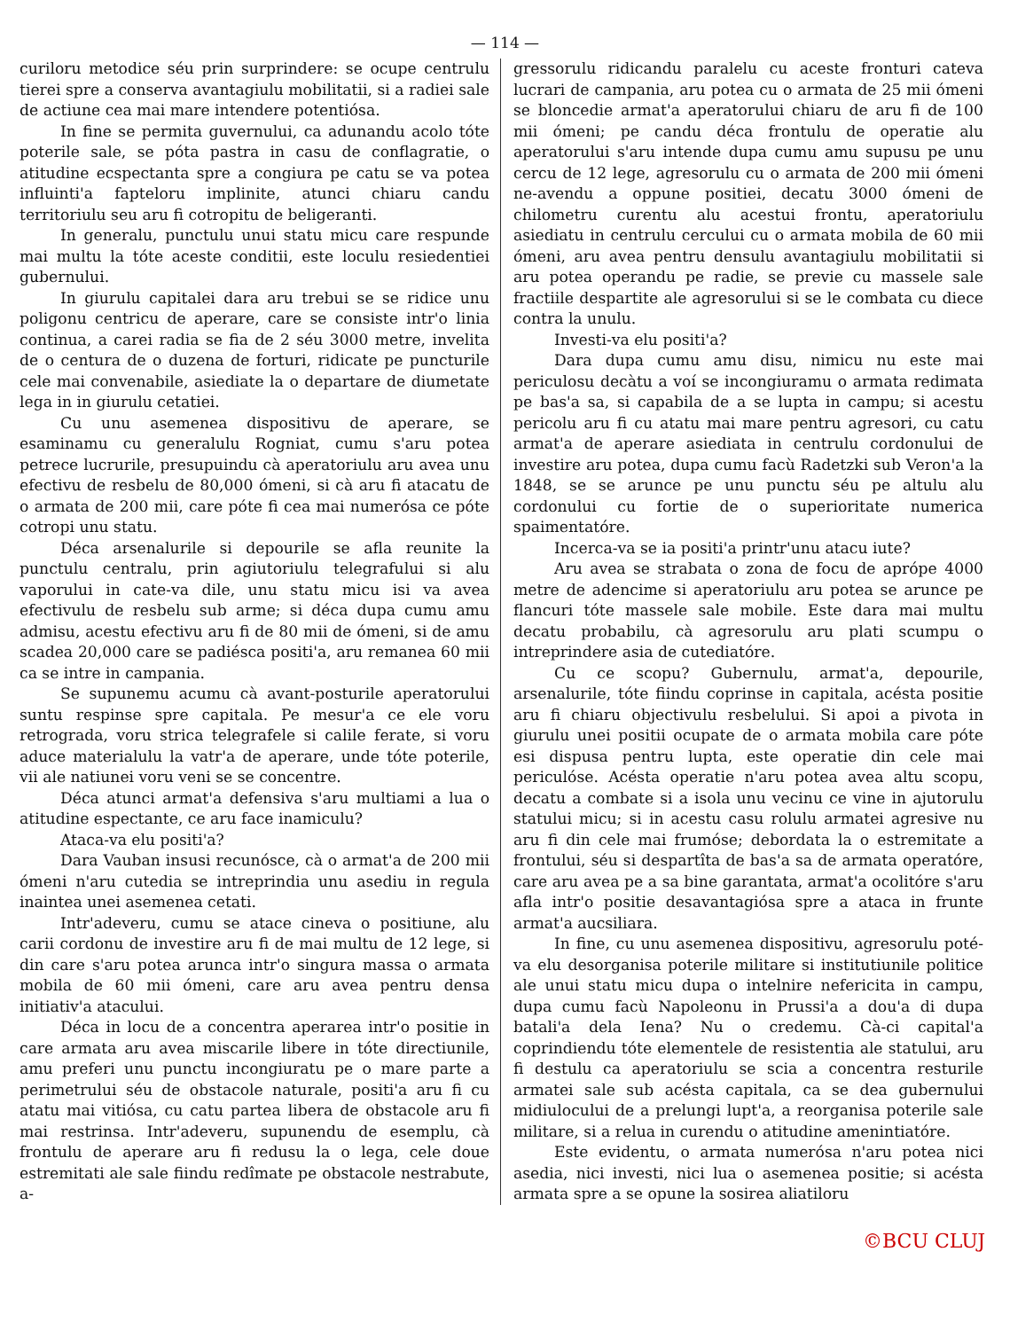— 114 —
curiloru metodice séu prin surprindere: se ocupe centrulu tierei spre a conserva avantagiulu mobilitatii, si a radiei sale de actiune cea mai mare intendere potentiósa.
In fine se permita guvernului, ca adunandu acolo tóte poterile sale, se póta pastra in casu de conflagratie, o atitudine ecspectanta spre a congiura pe catu se va potea influinti'a fapteloru implinite, atunci chiaru candu territoriulu seu aru fi cotropitu de beligeranti.
In generalu, punctulu unui statu micu care respunde mai multu la tóte aceste conditii, este loculu resiedentiei gubernului.
In giurulu capitalei dara aru trebui se se ridice unu poligonu centricu de aperare, care se consiste intr'o linia continua, a carei radia se fia de 2 séu 3000 metre, invelita de o centura de o duzena de forturi, ridicate pe puncturile cele mai convenabile, asiediate la o departare de diumetate lega in in giurulu cetatiei.
Cu unu asemenea dispositivu de aperare, se esaminamu cu generalulu Rogniat, cumu s'aru potea petrece lucrurile, presupuindu cà aperatoriulu aru avea unu efectivu de resbelu de 80,000 ómeni, si cà aru fi atacatu de o armata de 200 mii, care póte fi cea mai numerósa ce póte cotropi unu statu.
Déca arsenalurile si depourile se afla reunite la punctulu centralu, prin agiutoriulu telegrafului si alu vaporului in cate-va dile, unu statu micu isi va avea efectivulu de resbelu sub arme; si déca dupa cumu amu admisu, acestu efectivu aru fi de 80 mii de ómeni, si de amu scadea 20,000 care se padiésca positi'a, aru remanea 60 mii ca se intre in campania.
Se supunemu acumu cà avant-posturile aperatorului suntu respinse spre capitala. Pe mesur'a ce ele voru retrograda, voru strica telegrafele si calile ferate, si voru aduce materialulu la vatr'a de aperare, unde tóte poterile, vii ale natiunei voru veni se se concentre.
Déca atunci armat'a defensiva s'aru multiami a lua o atitudine espectante, ce aru face inamiculu?
Ataca-va elu positi'a?
Dara Vauban insusi recunósce, cà o armat'a de 200 mii ómeni n'aru cutedia se intreprindia unu asediu in regula inaintea unei asemenea cetati.
Intr'adeveru, cumu se atace cineva o positiune, alu carii cordonu de investire aru fi de mai multu de 12 lege, si din care s'aru potea arunca intr'o singura massa o armata mobila de 60 mii ómeni, care aru avea pentru densa initiativ'a atacului.
Déca in locu de a concentra aperarea intr'o positie in care armata aru avea miscarile libere in tóte directiunile, amu preferi unu punctu incongiuratu pe o mare parte a perimetrului séu de obstacole naturale, positi'a aru fi cu atatu mai vitiósa, cu catu partea libera de obstacole aru fi mai restrinsa. Intr'adeveru, supunendu de esemplu, cà frontulu de aperare aru fi redusu la o lega, cele doue estremitati ale sale fiindu redîmate pe obstacole nestrabute, a-
gressorulu ridicandu paralelu cu aceste fronturi cateva lucrari de campania, aru potea cu o armata de 25 mii ómeni se bloncedie armat'a aperatorului chiaru de aru fi de 100 mii ómeni; pe candu déca frontulu de operatie alu aperatorului s'aru intende dupa cumu amu supusu pe unu cercu de 12 lege, agresorulu cu o armata de 200 mii ómeni ne-avendu a oppune positiei, decatu 3000 ómeni de chilometru curentu alu acestui frontu, aperatoriulu asiediatu in centrulu cercului cu o armata mobila de 60 mii ómeni, aru avea pentru densulu avantagiulu mobilitatii si aru potea operandu pe radie, se previe cu massele sale fractiile despartite ale agresorului si se le combata cu diece contra la unulu.
Investi-va elu positi'a?
Dara dupa cumu amu disu, nimicu nu este mai periculosu decàtu a voí se incongiuramu o armata redimata pe bas'a sa, si capabila de a se lupta in campu; si acestu pericolu aru fi cu atatu mai mare pentru agresori, cu catu armat'a de aperare asiediata in centrulu cordonului de investire aru potea, dupa cumu facù Radetzki sub Veron'a la 1848, se se arunce pe unu punctu séu pe altulu alu cordonului cu fortie de o superioritate numerica spaimentatóre.
Incerca-va se ia positi'a printr'unu atacu iute?
Aru avea se strabata o zona de focu de aprópe 4000 metre de adencime si aperatoriulu aru potea se arunce pe flancuri tóte massele sale mobile. Este dara mai multu decatu probabilu, cà agresorulu aru plati scumpu o intreprindere asia de cutediatóre.
Cu ce scopu? Gubernulu, armat'a, depourile, arsenalurile, tóte fiindu coprinse in capitala, acésta positie aru fi chiaru objectivulu resbelului. Si apoi a pivota in giurulu unei positii ocupate de o armata mobila care póte esi dispusa pentru lupta, este operatie din cele mai periculóse. Acésta operatie n'aru potea avea altu scopu, decatu a combate si a isola unu vecinu ce vine in ajutorulu statului micu; si in acestu casu rolulu armatei agresive nu aru fi din cele mai frumóse; debordata la o estremitate a frontului, séu si despartîta de bas'a sa de armata operatóre, care aru avea pe a sa bine garantata, armat'a ocolitóre s'aru afla intr'o positie desavantagiósa spre a ataca in frunte armat'a aucsiliara.
In fine, cu unu asemenea dispositivu, agresorulu poté-va elu desorganisa poterile militare si institutiunile politice ale unui statu micu dupa o intelnire nefericita in campu, dupa cumu facù Napoleonu in Prussi'a a dou'a di dupa batali'a dela Iena? Nu o credemu. Cà-ci capital'a coprindiendu tóte elementele de resistentia ale statului, aru fi destulu ca aperatoriulu se scia a concentra resturile armatei sale sub acésta capitala, ca se dea gubernului midiulocului de a prelungi lupt'a, a reorganisa poterile sale militare, si a relua in curendu o atitudine amenintiatóre.
Este evidentu, o armata numerósa n'aru potea nici asedia, nici investi, nici lua o asemenea positie; si acésta armata spre a se opune la sosirea aliatiloru
©BCU CLUJ